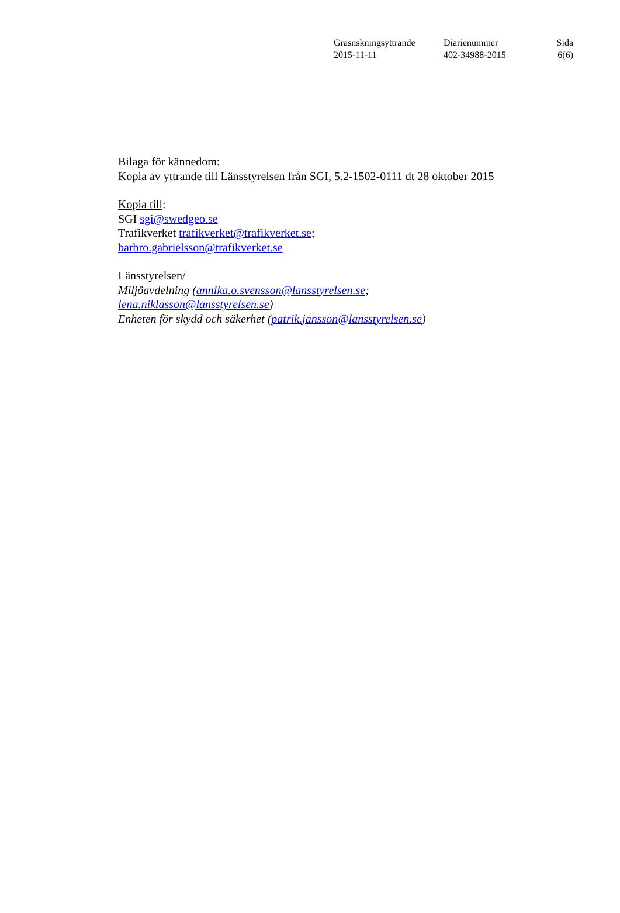| Grasnskningsyttrande | Diarienummer | Sida |
| 2015-11-11 | 402-34988-2015 | 6(6) |
Bilaga för kännedom:
Kopia av yttrande till Länsstyrelsen från SGI, 5.2-1502-0111 dt 28 oktober 2015
Kopia till:
SGI sgi@swedgeo.se
Trafikverket trafikverket@trafikverket.se;
barbro.gabrielsson@trafikverket.se
Länsstyrelsen/
Miljöavdelning (annika.o.svensson@lansstyrelsen.se;
lena.niklasson@lansstyrelsen.se)
Enheten för skydd och säkerhet (patrik.jansson@lansstyrelsen.se)